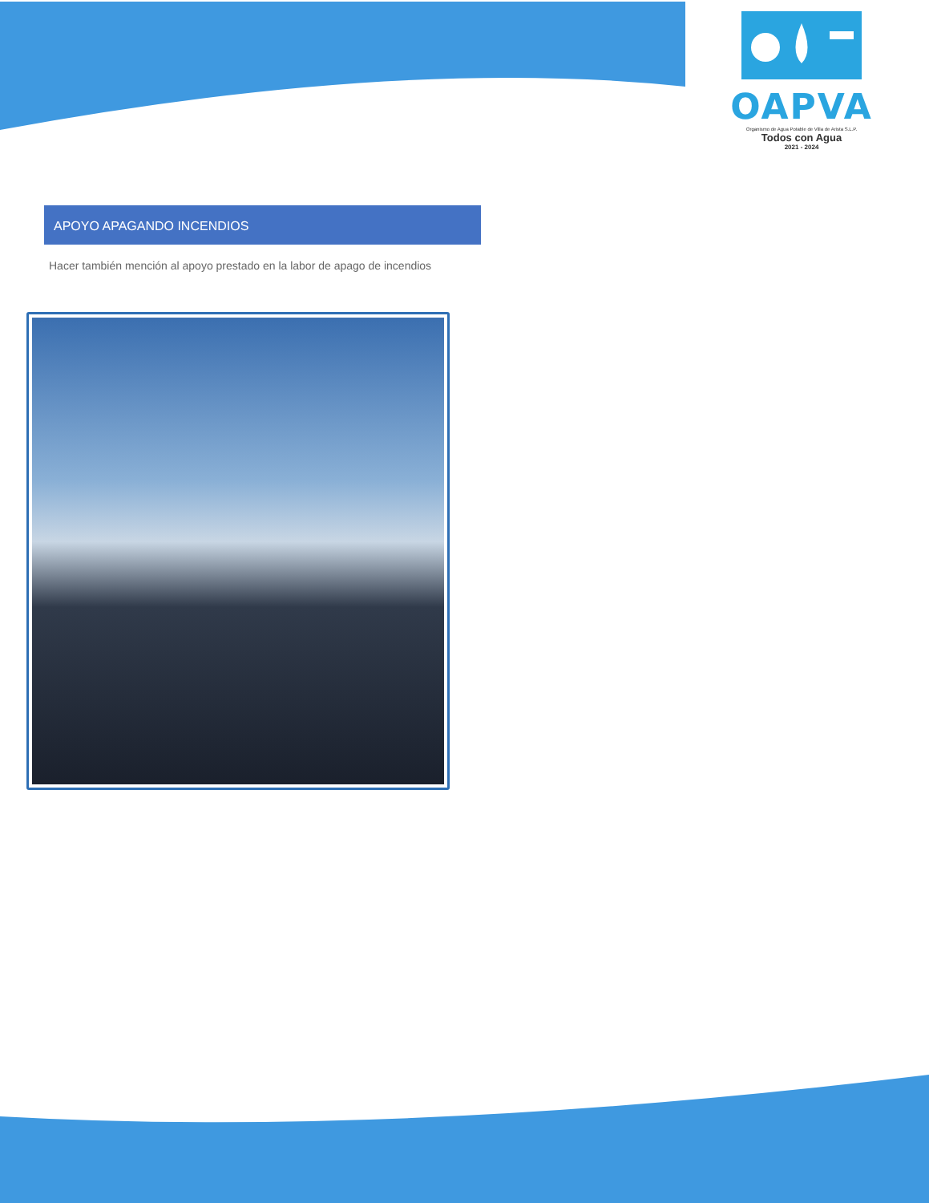OAPVA
Organismo de Agua Potable de Villa de Arista S.L.P.
Todos con Agua
2021 - 2024
APOYO APAGANDO INCENDIOS
Hacer también mención al apoyo prestado en la labor de apago de incendios